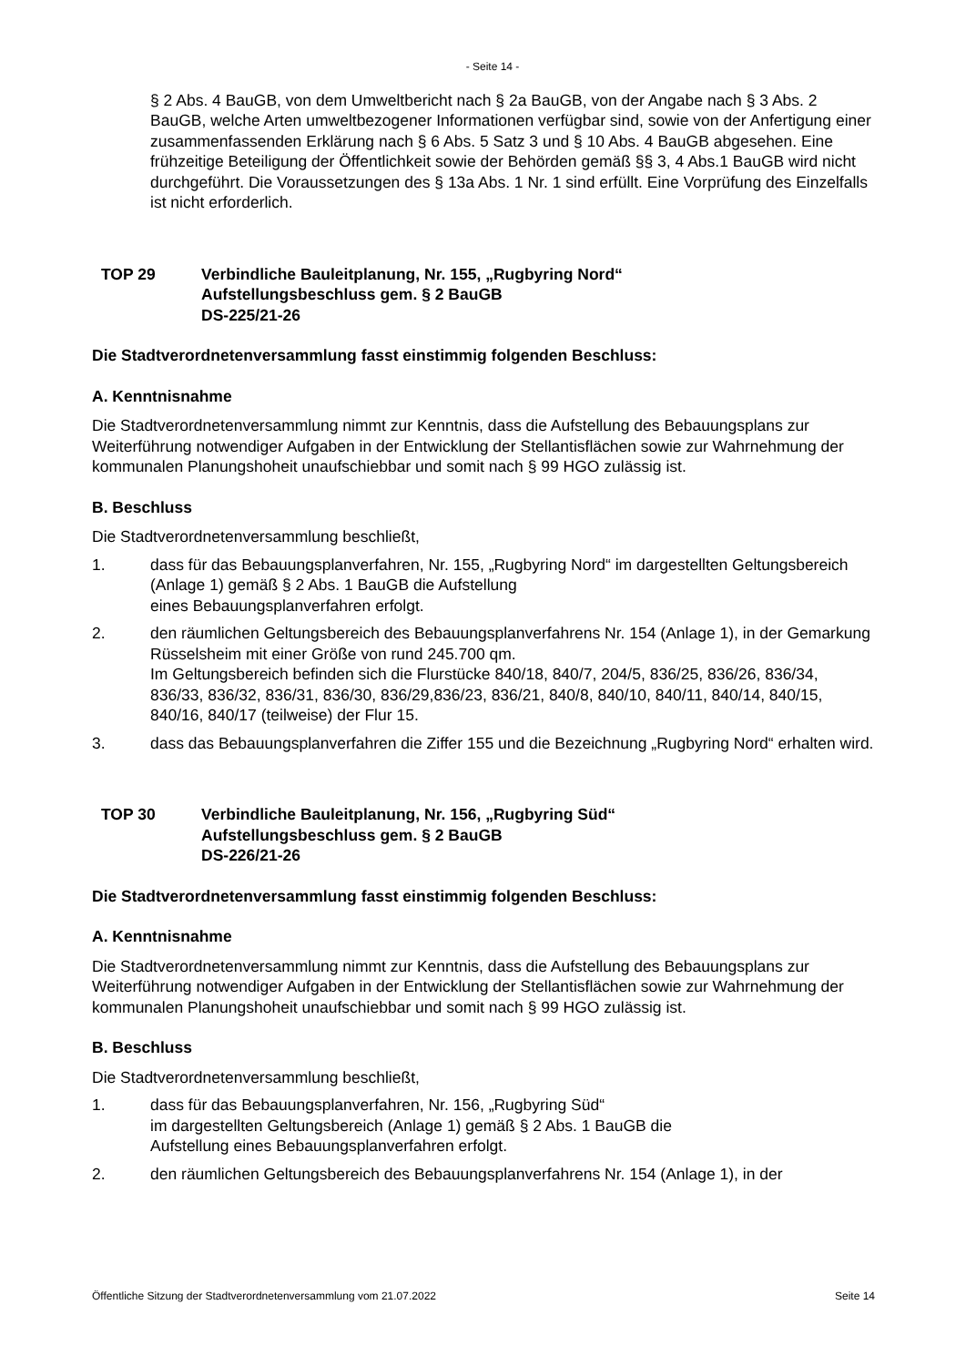- Seite 14 -
§ 2 Abs. 4 BauGB, von dem Umweltbericht nach § 2a BauGB, von der Angabe nach § 3 Abs. 2 BauGB, welche Arten umweltbezogener Informationen verfügbar sind, sowie von der Anfertigung einer zusammenfassenden Erklärung nach § 6 Abs. 5 Satz 3 und § 10 Abs. 4 BauGB abgesehen. Eine frühzeitige Beteiligung der Öffentlichkeit sowie der Behörden gemäß §§ 3, 4 Abs.1 BauGB wird nicht durchgeführt. Die Voraussetzungen des § 13a Abs. 1 Nr. 1 sind erfüllt. Eine Vorprüfung des Einzelfalls ist nicht erforderlich.
TOP 29 Verbindliche Bauleitplanung, Nr. 155, „Rugbyring Nord“
Aufstellungsbeschluss gem. § 2 BauGB
DS-225/21-26
Die Stadtverordnetenversammlung fasst einstimmig folgenden Beschluss:
A. Kenntnisnahme
Die Stadtverordnetenversammlung nimmt zur Kenntnis, dass die Aufstellung des Bebauungsplans zur Weiterführung notwendiger Aufgaben in der Entwicklung der Stellantisflächen sowie zur Wahrnehmung der kommunalen Planungshoheit unaufschiebbar und somit nach § 99 HGO zulässig ist.
B. Beschluss
Die Stadtverordnetenversammlung beschließt,
1. dass für das Bebauungsplanverfahren, Nr. 155, „Rugbyring Nord“ im dargestellten Geltungsbereich (Anlage 1) gemäß § 2 Abs. 1 BauGB die Aufstellung
eines Bebauungsplanverfahren erfolgt.
2. den räumlichen Geltungsbereich des Bebauungsplanverfahrens Nr. 154 (Anlage 1), in der Gemarkung Rüsselsheim mit einer Größe von rund 245.700 qm.
Im Geltungsbereich befinden sich die Flurstücke 840/18, 840/7, 204/5, 836/25, 836/26, 836/34, 836/33, 836/32, 836/31, 836/30, 836/29,836/23, 836/21, 840/8, 840/10, 840/11, 840/14, 840/15, 840/16, 840/17 (teilweise) der Flur 15.
3. dass das Bebauungsplanverfahren die Ziffer 155 und die Bezeichnung „Rugbyring Nord“ erhalten wird.
TOP 30 Verbindliche Bauleitplanung, Nr. 156, „Rugbyring Süd“
Aufstellungsbeschluss gem. § 2 BauGB
DS-226/21-26
Die Stadtverordnetenversammlung fasst einstimmig folgenden Beschluss:
A. Kenntnisnahme
Die Stadtverordnetenversammlung nimmt zur Kenntnis, dass die Aufstellung des Bebauungsplans zur Weiterführung notwendiger Aufgaben in der Entwicklung der Stellantisflächen sowie zur Wahrnehmung der kommunalen Planungshoheit unaufschiebbar und somit nach § 99 HGO zulässig ist.
B. Beschluss
Die Stadtverordnetenversammlung beschließt,
1. dass für das Bebauungsplanverfahren, Nr. 156, „Rugbyring Süd“
im dargestellten Geltungsbereich (Anlage 1) gemäß § 2 Abs. 1 BauGB die
Aufstellung eines Bebauungsplanverfahren erfolgt.
2. den räumlichen Geltungsbereich des Bebauungsplanverfahrens Nr. 154 (Anlage 1), in der
Öffentliche Sitzung der Stadtverordnetenversammlung vom 21.07.2022 Seite 14